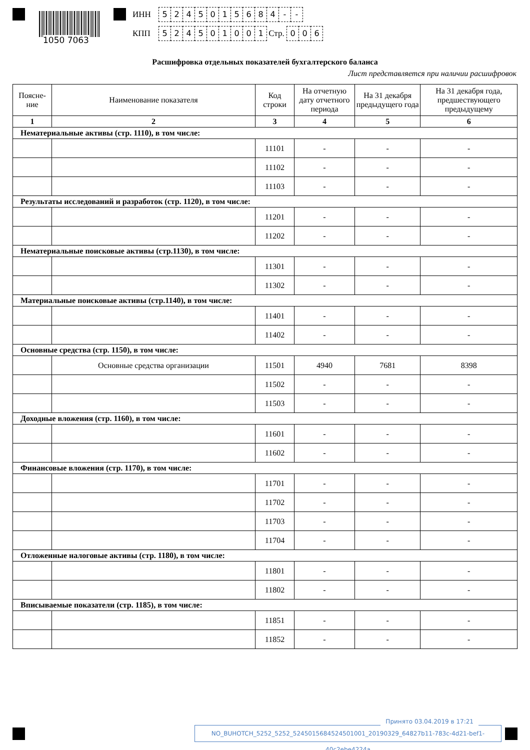1050 7063
ИНН 5245015684 - -
КПП 524501001 Стр. 006
Расшифровка отдельных показателей бухгалтерского баланса
Лист представляется при наличии расшифровок
| Поясне- ние | Наименование показателя | Код строки | На отчетную дату отчетного периода | На 31 декабря предыдущего года | На 31 декабря года, предшествующего предыдущему |
| --- | --- | --- | --- | --- | --- |
| 1 | 2 | 3 | 4 | 5 | 6 |
| Нематериальные активы (стр. 1110), в том числе: | | | | | |
| | | 11101 | - | - | - |
| | | 11102 | - | - | - |
| | | 11103 | - | - | - |
| Результаты исследований и разработок (стр. 1120), в том числе: | | | | | |
| | | 11201 | - | - | - |
| | | 11202 | - | - | - |
| Нематериальные поисковые активы (стр.1130), в том числе: | | | | | |
| | | 11301 | - | - | - |
| | | 11302 | - | - | - |
| Материальные поисковые активы (стр.1140), в том числе: | | | | | |
| | | 11401 | - | - | - |
| | | 11402 | - | - | - |
| Основные средства (стр. 1150), в том числе: | | | | | |
| | Основные средства организации | 11501 | 4940 | 7681 | 8398 |
| | | 11502 | - | - | - |
| | | 11503 | - | - | - |
| Доходные вложения (стр. 1160), в том числе: | | | | | |
| | | 11601 | - | - | - |
| | | 11602 | - | - | - |
| Финансовые вложения (стр. 1170), в том числе: | | | | | |
| | | 11701 | - | - | - |
| | | 11702 | - | - | - |
| | | 11703 | - | - | - |
| | | 11704 | - | - | - |
| Отложенные налоговые активы (стр. 1180), в том числе: | | | | | |
| | | 11801 | - | - | - |
| | | 11802 | - | - | - |
| Вписываемые показатели (стр. 1185), в том числе: | | | | | |
| | | 11851 | - | - | - |
| | | 11852 | - | - | - |
Принято 03.04.2019 в 17:21
NO_BUHOTCH_5252_5252_5245015684524501001_20190329_64827b11-783c-4d21-bef1-40c2ebe4224a